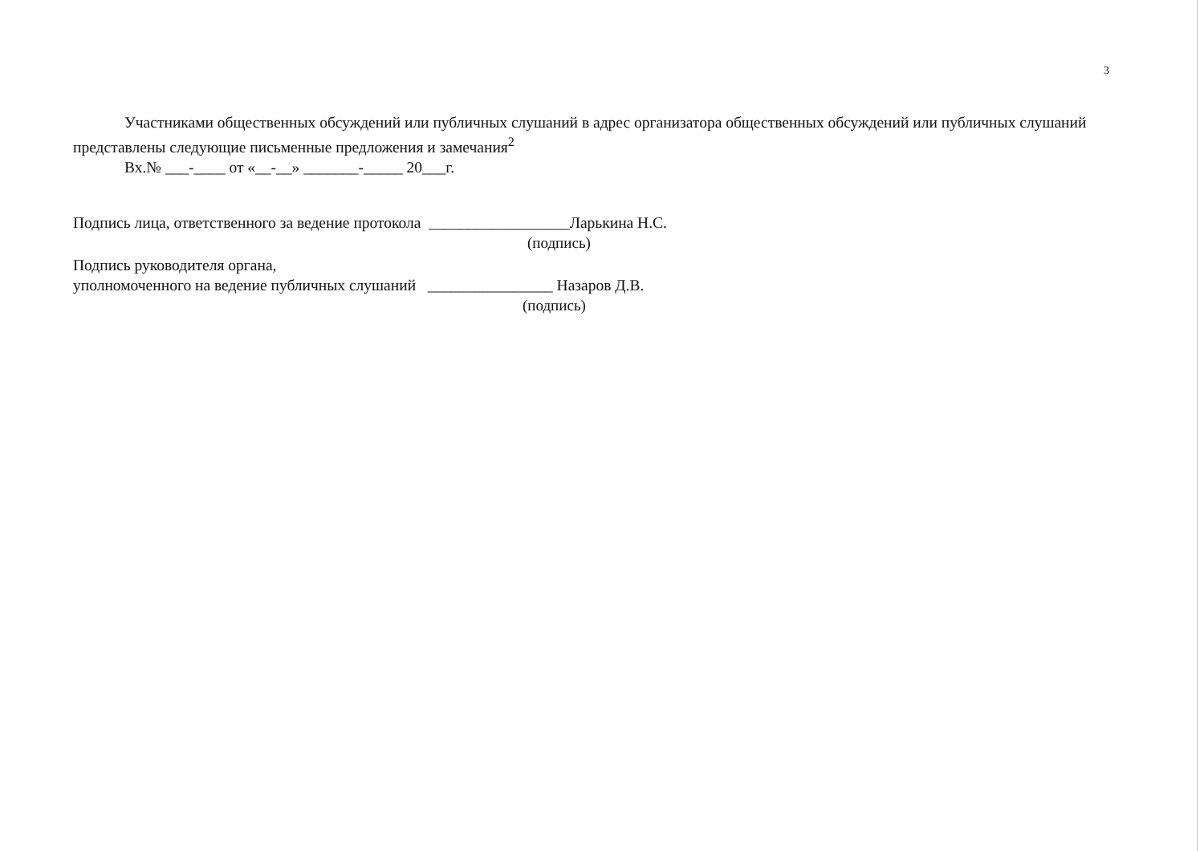3
Участниками общественных обсуждений или публичных слушаний в адрес организатора общественных обсуждений или публичных слушаний представлены следующие письменные предложения и замечания<sup>2</sup>
Вх.№ ___-____ от «__-__» _______-_____ 20___г.
Подпись лица, ответственного за ведение протокола __________________Ларькина Н.С.
(подпись)
Подпись руководителя органа,
уполномоченного на ведение публичных слушаний ________________ Назаров Д.В.
(подпись)